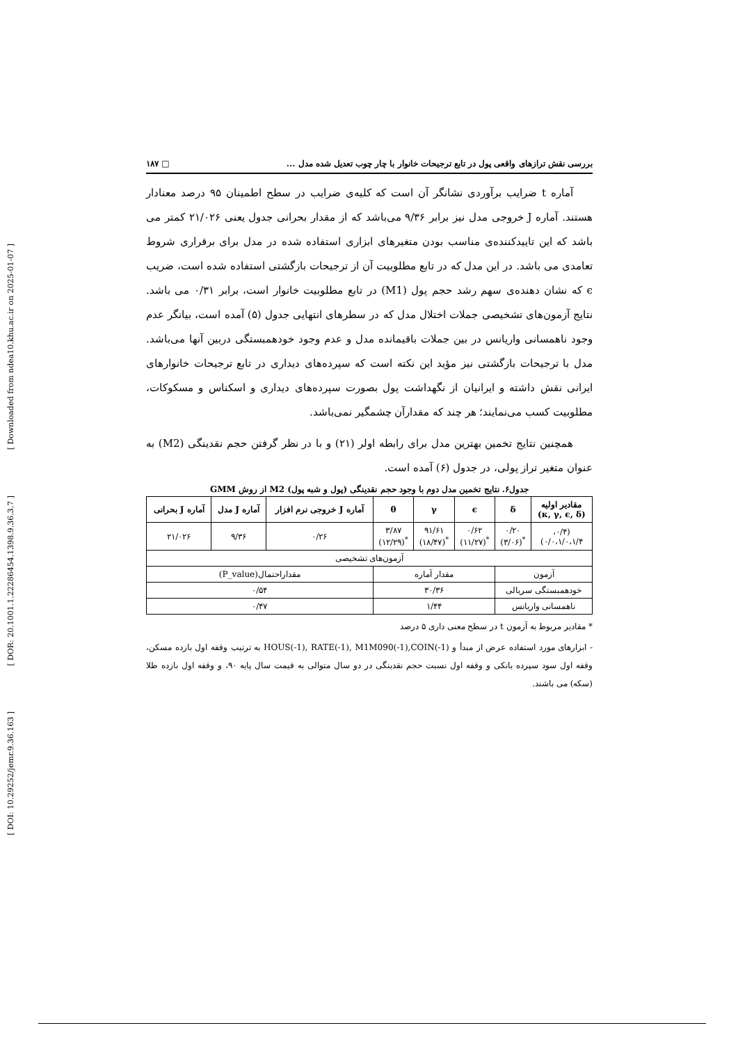[ Downloaded from ndea10.khu.ac.ir on 2025-01-07 ]
[ DOR: 20.1001.1.22286454.1398.9.36.3.7 ]
[ DOI: 10.29252/jemr.9.36.163 ]
بررسی نقش ترازهای واقعی پول در تابع ترجیحات خانوار با چار چوب تعدیل شده مدل ... □ ۱۸۷
آماره t ضرایب برآوردی نشانگر آن است که کلیه‌ی ضرایب در سطح اطمینان ۹۵ درصد معنادار هستند. آماره J خروجی مدل نیز برابر ۹/۳۶ می‌باشد که از مقدار بحرانی جدول یعنی ۲۱/۰۲۶ کمتر می باشد که این تاییدکننده‌ی مناسب بودن متغیرهای ابزاری استفاده شده در مدل برای برقراری شروط تعامدی می باشد. در این مدل که در تابع مطلوبیت آن از ترجیحات بازگشتی استفاده شده است، ضریب ϵ که نشان دهنده‌ی سهم رشد حجم پول (M1) در تابع مطلوبیت خانوار است، برابر ۰/۳۱ می باشد. نتایج آزمون‌های تشخیصی جملات اختلال مدل که در سطرهای انتهایی جدول (۵) آمده است، بیانگر عدم وجود ناهمسانی واریانس در بین جملات باقیمانده مدل و عدم وجود خودهمبستگی دربین آنها می‌باشد. مدل با ترجیحات بازگشتی نیز مؤید این نکته است که سپرده‌های دیداری در تابع ترجیحات خانوارهای ایرانی نقش داشته و ایرانیان از نگهداشت پول بصورت سپرده‌های دیداری و اسکناس و مسکوکات، مطلوبیت کسب می‌نمایند؛ هر چند که مقدارآن چشمگیر نمی‌باشد.
همچنین نتایج تخمین بهترین مدل برای رابطه اولر (۲۱) و با در نظر گرفتن حجم نقدینگی (M2) به عنوان متغیر تراز پولی، در جدول (۶) آمده است.
جدول۶. نتایج تخمین مدل دوم با وجود حجم نقدینگی (پول و شبه پول) M2 از روش GMM
| مقادیر اولیه (κ, γ, ϵ, δ) | δ | ϵ | γ | θ | آماره J خروجی نرم افزار | آماره J مدل | آماره J بحرانی |
| --- | --- | --- | --- | --- | --- | --- | --- |
| (۰/۴، ۰/۰،۱/۰،۱/۴) | ۰/۲۰ <sup>*</sup> (۳/۰۶) | ۰/۶۲ <sup>*</sup> (۱۱/۲۷) | ۹۱/۶۱ <sup>*</sup> (۱۸/۴۷) | ۳/۸۷ <sup>*</sup> (۱۲/۲۹) | ۰/۲۶ | ۹/۳۶ | ۲۱/۰۲۶ |
| آزمون‌های تشخیصی | | | | | | | |
| آزمون | | مقدار آماره | | | مقداراحتمال(P_value) | | |
| خودهمبستگی سریالی | | ۳۰/۳۶ | | | ۰/۵۴ | | |
| ناهمسانی واریانس | | ۱/۴۴ | | | ۰/۴۷ | | |
* مقادیر مربوط به آزمون t در سطح معنی داری ۵ درصد
- ابزارهای مورد استفاده عرض از مبدأ و HOUS(-1), RATE(-1), M1M090(-1),COIN(-1) به ترتیب وقفه اول بازده مسکن، وقفه اول سود سپرده بانکی و وقفه اول نسبت حجم نقدینگی در دو سال متوالی به قیمت سال پایه ۹۰، و وقفه اول بازده طلا (سکه) می باشند.